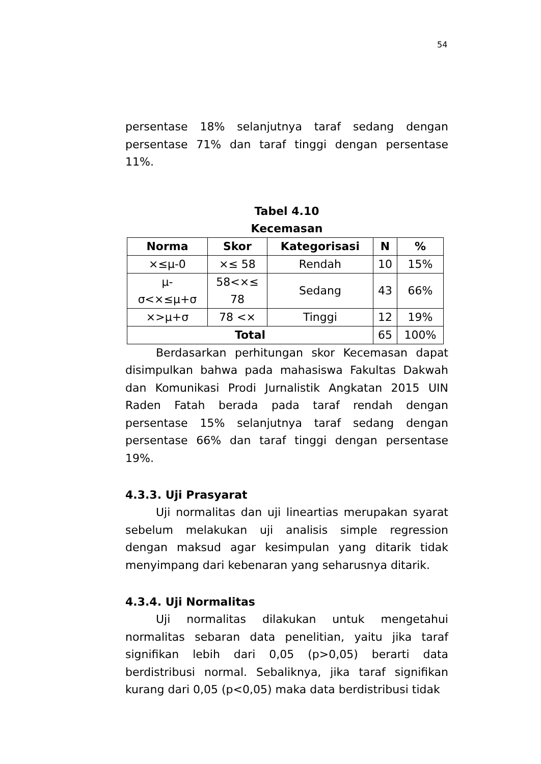54
persentase 18% selanjutnya taraf sedang dengan persentase 71% dan taraf tinggi dengan persentase 11%.
Tabel 4.10
Kecemasan
| Norma | Skor | Kategorisasi | N | % |
| --- | --- | --- | --- | --- |
| ×≤μ-0 | ×≤ 58 | Rendah | 10 | 15% |
| μ- σ<×≤μ+σ | 58<×≤ 78 | Sedang | 43 | 66% |
| ×>μ+σ | 78 <× | Tinggi | 12 | 19% |
| Total | | | 65 | 100% |
Berdasarkan perhitungan skor Kecemasan dapat disimpulkan bahwa pada mahasiswa Fakultas Dakwah dan Komunikasi Prodi Jurnalistik Angkatan 2015 UIN Raden Fatah berada pada taraf rendah dengan persentase 15% selanjutnya taraf sedang dengan persentase 66% dan taraf tinggi dengan persentase 19%.
4.3.3. Uji Prasyarat
Uji normalitas dan uji lineartias merupakan syarat sebelum melakukan uji analisis simple regression dengan maksud agar kesimpulan yang ditarik tidak menyimpang dari kebenaran yang seharusnya ditarik.
4.3.4. Uji Normalitas
Uji normalitas dilakukan untuk mengetahui normalitas sebaran data penelitian, yaitu jika taraf signifikan lebih dari 0,05 (p>0,05) berarti data berdistribusi normal. Sebaliknya, jika taraf signifikan kurang dari 0,05 (p<0,05) maka data berdistribusi tidak